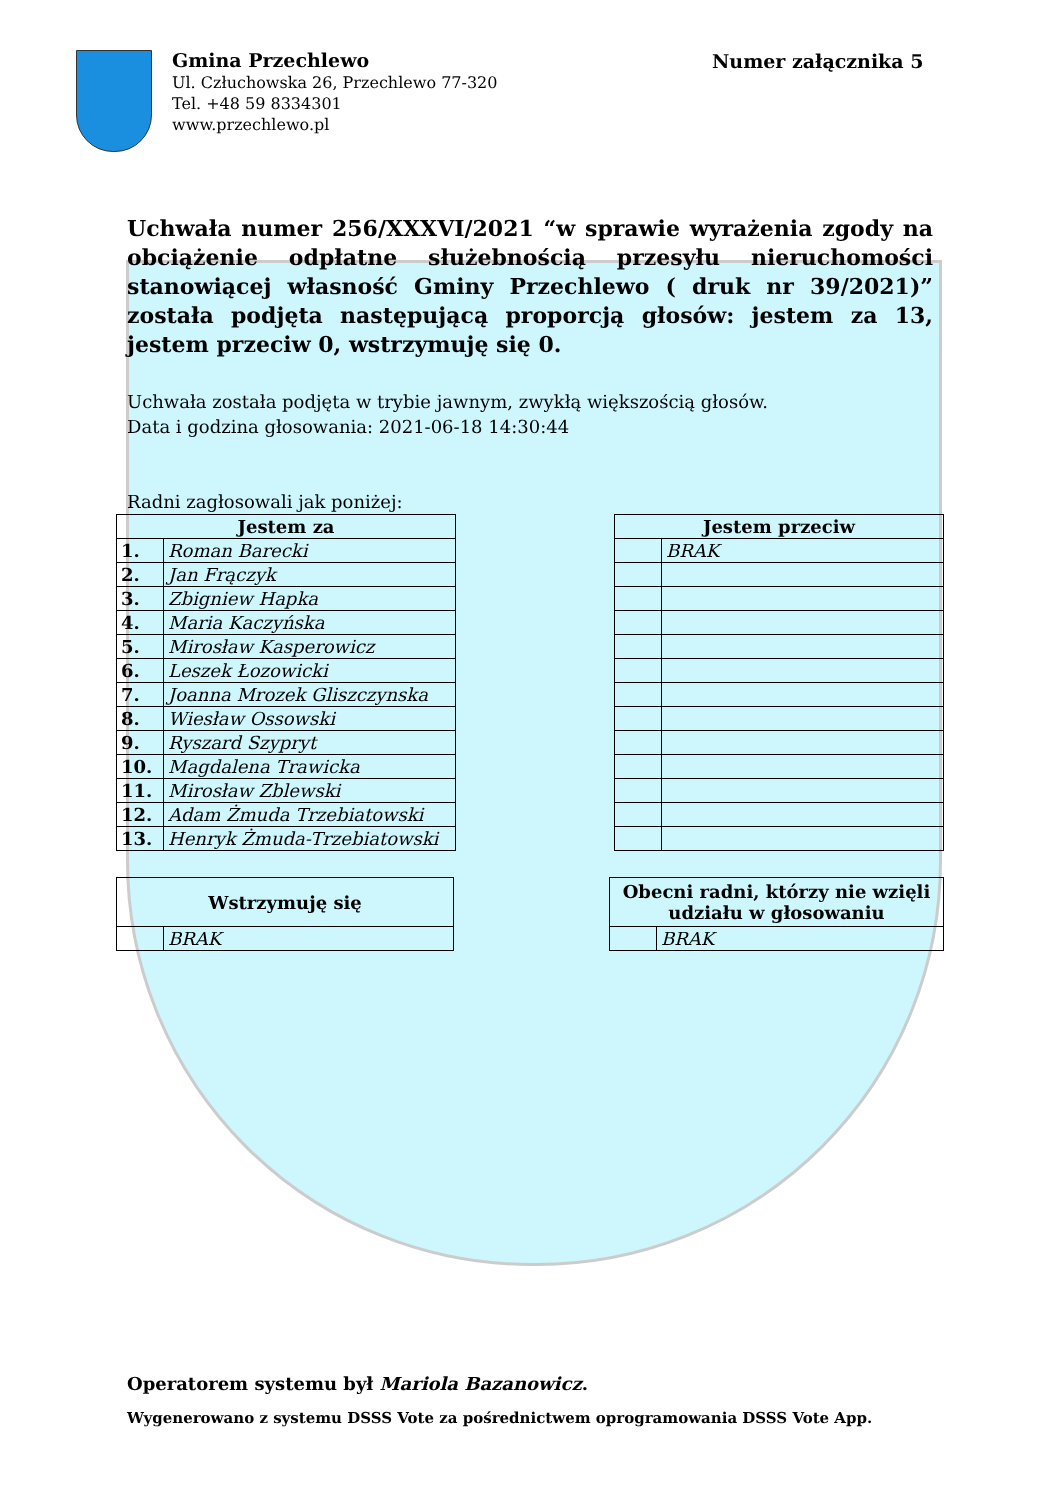Gmina Przechlewo
Ul. Człuchowska 26, Przechlewo 77-320
Tel. +48 59 8334301
www.przechlewo.pl
Numer załącznika 5
Uchwała numer 256/XXXVI/2021 “w sprawie wyrażenia zgody na obciążenie odpłatne służebnością przesyłu nieruchomości stanowiącej własność Gminy Przechlewo ( druk nr 39/2021)” została podjęta następującą proporcją głosów: jestem za 13, jestem przeciw 0, wstrzymuję się 0.
Uchwała została podjęta w trybie jawnym, zwykłą większością głosów.
Data i godzina głosowania: 2021-06-18 14:30:44
Radni zagłosowali jak poniżej:
| Jestem za | |
| --- | --- |
| 1. | Roman Barecki |
| 2. | Jan Frączyk |
| 3. | Zbigniew Hapka |
| 4. | Maria Kaczyńska |
| 5. | Mirosław Kasperowicz |
| 6. | Leszek Łozowicki |
| 7. | Joanna Mrozek Gliszczynska |
| 8. | Wiesław Ossowski |
| 9. | Ryszard Szypryt |
| 10. | Magdalena Trawicka |
| 11. | Mirosław Zblewski |
| 12. | Adam Żmuda Trzebiatowski |
| 13. | Henryk Żmuda-Trzebiatowski |
| Jestem przeciw | |
| --- | --- |
| | BRAK |
| Wstrzymuję się | |
| --- | --- |
| | BRAK |
| Obecni radni, którzy nie wzięli udziału w głosowaniu | |
| --- | --- |
| | BRAK |
Operatorem systemu był Mariola Bazanowicz.
Wygenerowano z systemu DSSS Vote za pośrednictwem oprogramowania DSSS Vote App.